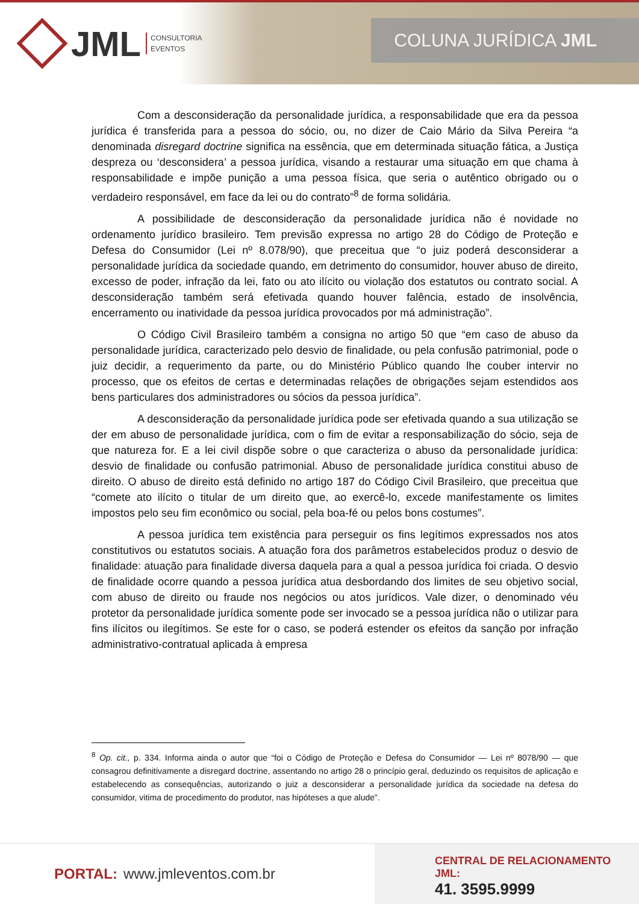JML CONSULTORIA
EVENTOS
COLUNA JURÍDICA JML
Com a desconsideração da personalidade jurídica, a responsabilidade que era da pessoa jurídica é transferida para a pessoa do sócio, ou, no dizer de Caio Mário da Silva Pereira “a denominada disregard doctrine significa na essência, que em determinada situação fática, a Justiça despreza ou ‘desconsidera’ a pessoa jurídica, visando a restaurar uma situação em que chama à responsabilidade e impõe punição a uma pessoa física, que seria o autêntico obrigado ou o verdadeiro responsável, em face da lei ou do contrato”<sup>8</sup> de forma solidária.
A possibilidade de desconsideração da personalidade jurídica não é novidade no ordenamento jurídico brasileiro. Tem previsão expressa no artigo 28 do Código de Proteção e Defesa do Consumidor (Lei nº 8.078/90), que preceitua que “o juiz poderá desconsiderar a personalidade jurídica da sociedade quando, em detrimento do consumidor, houver abuso de direito, excesso de poder, infração da lei, fato ou ato ilícito ou violação dos estatutos ou contrato social. A desconsideração também será efetivada quando houver falência, estado de insolvência, encerramento ou inatividade da pessoa jurídica provocados por má administração”.
O Código Civil Brasileiro também a consigna no artigo 50 que “em caso de abuso da personalidade jurídica, caracterizado pelo desvio de finalidade, ou pela confusão patrimonial, pode o juiz decidir, a requerimento da parte, ou do Ministério Público quando lhe couber intervir no processo, que os efeitos de certas e determinadas relações de obrigações sejam estendidos aos bens particulares dos administradores ou sócios da pessoa jurídica”.
A desconsideração da personalidade jurídica pode ser efetivada quando a sua utilização se der em abuso de personalidade jurídica, com o fim de evitar a responsabilização do sócio, seja de que natureza for. E a lei civil dispõe sobre o que caracteriza o abuso da personalidade jurídica: desvio de finalidade ou confusão patrimonial. Abuso de personalidade jurídica constitui abuso de direito. O abuso de direito está definido no artigo 187 do Código Civil Brasileiro, que preceitua que “comete ato ilícito o titular de um direito que, ao exercê-lo, excede manifestamente os limites impostos pelo seu fim econômico ou social, pela boa-fé ou pelos bons costumes”.
A pessoa jurídica tem existência para perseguir os fins legítimos expressados nos atos constitutivos ou estatutos sociais. A atuação fora dos parâmetros estabelecidos produz o desvio de finalidade: atuação para finalidade diversa daquela para a qual a pessoa jurídica foi criada. O desvio de finalidade ocorre quando a pessoa jurídica atua desbordando dos limites de seu objetivo social, com abuso de direito ou fraude nos negócios ou atos jurídicos. Vale dizer, o denominado véu protetor da personalidade jurídica somente pode ser invocado se a pessoa jurídica não o utilizar para fins ilícitos ou ilegítimos. Se este for o caso, se poderá estender os efeitos da sanção por infração administrativo-contratual aplicada à empresa
<sup>8</sup> Op. cit., p. 334. Informa ainda o autor que “foi o Código de Proteção e Defesa do Consumidor — Lei nº 8078/90 — que consagrou definitivamente a disregard doctrine, assentando no artigo 28 o princípio geral, deduzindo os requisitos de aplicação e estabelecendo as consequências, autorizando o juiz a desconsiderar a personalidade jurídica da sociedade na defesa do consumidor, vitima de procedimento do produtor, nas hipóteses a que alude”.
PORTAL: www.jmleventos.com.br
CENTRAL DE RELACIONAMENTO JML:
41. 3595.9999